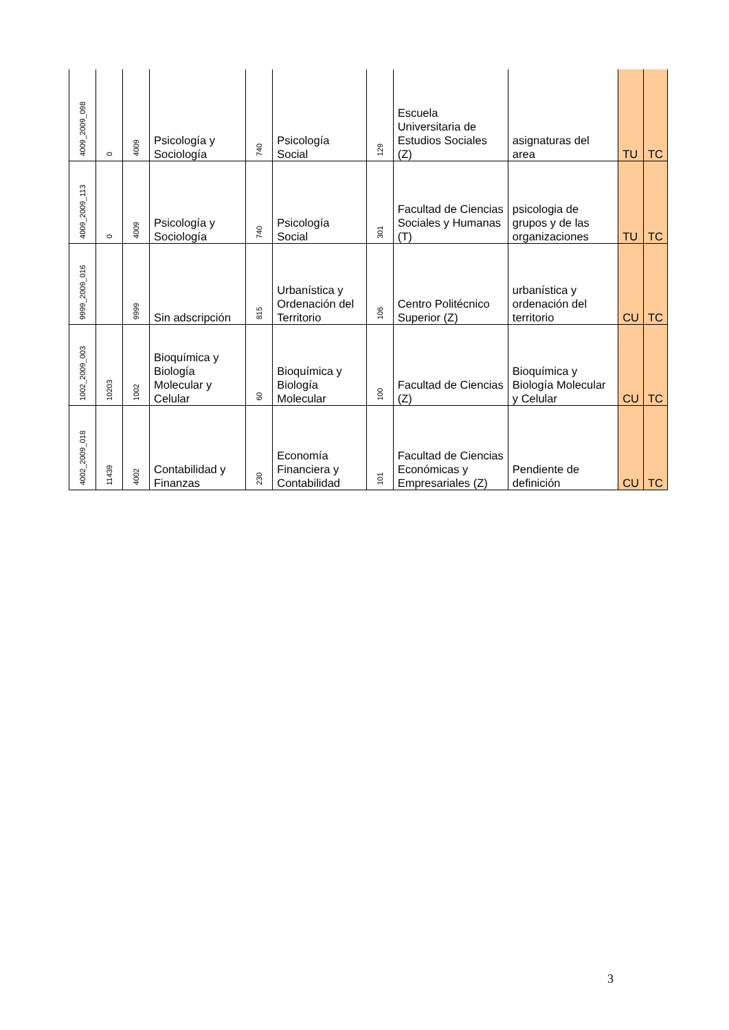| 4009_2009_098 | 0 | 4009 | Psicología y Sociología | 740 | Psicología Social | 129 | Escuela Universitaria de Estudios Sociales (Z) | asignaturas del area | TU | TC |
| 4009_2009_113 | 0 | 4009 | Psicología y Sociología | 740 | Psicología Social | 301 | Facultad de Ciencias Sociales y Humanas (T) | psicologia de grupos y de las organizaciones | TU | TC |
| 9999_2009_016 | | 9999 | Sin adscripción | 815 | Urbanística y Ordenación del Territorio | 106 | Centro Politécnico Superior (Z) | urbanística y ordenación del territorio | CU | TC |
| 1002_2009_003 | 10203 | 1002 | Bioquímica y Biología Molecular y Celular | 60 | Bioquímica y Biología Molecular | 100 | Facultad de Ciencias (Z) | Bioquímica y Biología Molecular y Celular | CU | TC |
| 4002_2009_018 | 11439 | 4002 | Contabilidad y Finanzas | 230 | Economía Financiera y Contabilidad | 101 | Facultad de Ciencias Económicas y Empresariales (Z) | Pendiente de definición | CU | TC |
3